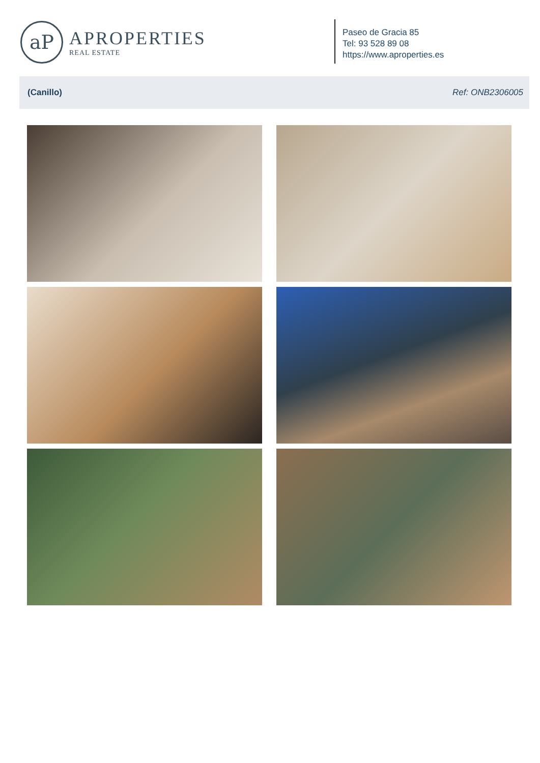aP
APROPERTIES
REAL ESTATE
Paseo de Gracia 85
Tel: 93 528 89 08
https://www.aproperties.es
(Canillo) Ref: ONB2306005